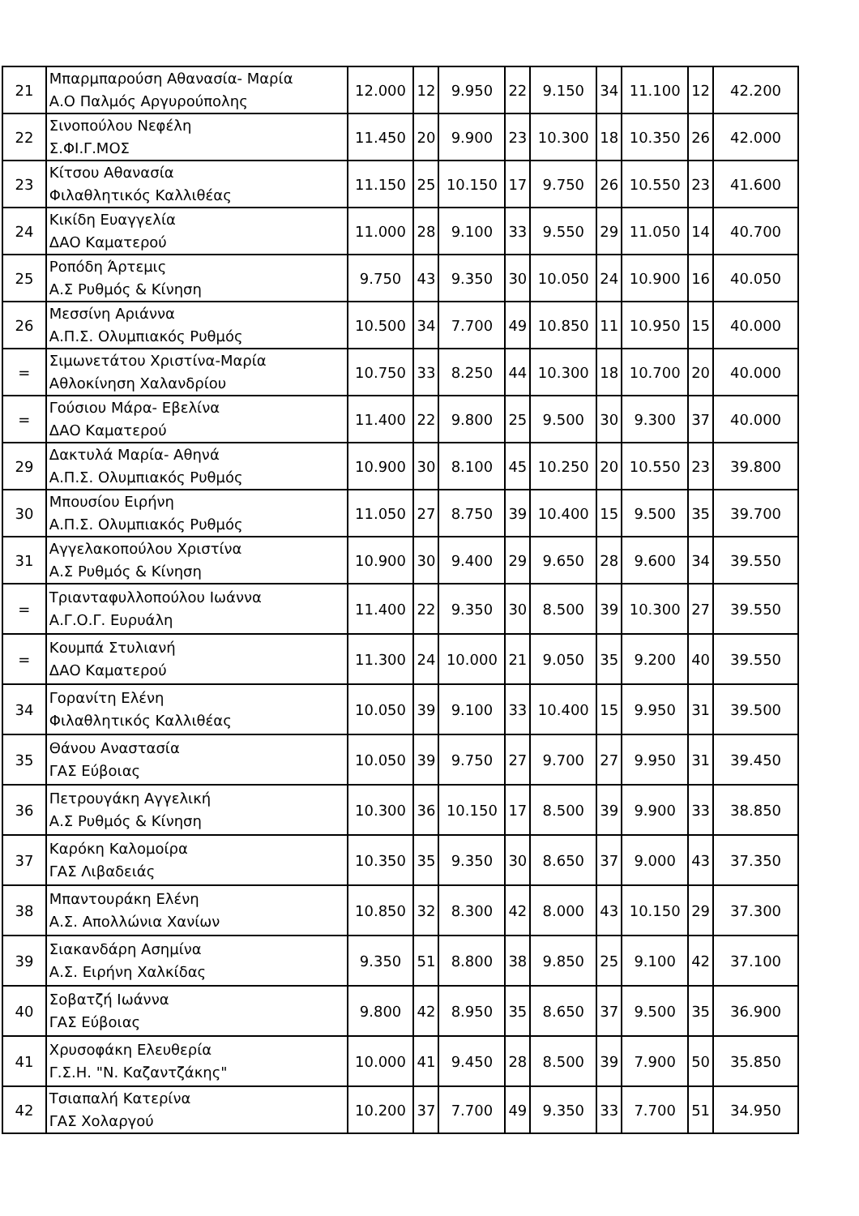| 21 | Μπαρμπαρούση Αθανασία- Μαρία Α.Ο Παλμός Αργυρούπολης | 12.000 | 12 | 9.950 | 22 | 9.150 | 34 | 11.100 | 12 | 42.200 |
| 22 | Σινοπούλου Νεφέλη Σ.ΦΙ.Γ.ΜΟΣ | 11.450 | 20 | 9.900 | 23 | 10.300 | 18 | 10.350 | 26 | 42.000 |
| 23 | Κίτσου Αθανασία Φιλαθλητικός Καλλιθέας | 11.150 | 25 | 10.150 | 17 | 9.750 | 26 | 10.550 | 23 | 41.600 |
| 24 | Κικίδη Ευαγγελία ΔΑΟ Καματερού | 11.000 | 28 | 9.100 | 33 | 9.550 | 29 | 11.050 | 14 | 40.700 |
| 25 | Ροπόδη Άρτεμις Α.Σ Ρυθμός & Κίνηση | 9.750 | 43 | 9.350 | 30 | 10.050 | 24 | 10.900 | 16 | 40.050 |
| 26 | Μεσσίνη Αριάννα Α.Π.Σ. Ολυμπιακός Ρυθμός | 10.500 | 34 | 7.700 | 49 | 10.850 | 11 | 10.950 | 15 | 40.000 |
| = | Σιμωνετάτου Χριστίνα-Μαρία Αθλοκίνηση Χαλανδρίου | 10.750 | 33 | 8.250 | 44 | 10.300 | 18 | 10.700 | 20 | 40.000 |
| = | Γούσιου Μάρα- Εβελίνα ΔΑΟ Καματερού | 11.400 | 22 | 9.800 | 25 | 9.500 | 30 | 9.300 | 37 | 40.000 |
| 29 | Δακτυλά Μαρία- Αθηνά Α.Π.Σ. Ολυμπιακός Ρυθμός | 10.900 | 30 | 8.100 | 45 | 10.250 | 20 | 10.550 | 23 | 39.800 |
| 30 | Μπουσίου Ειρήνη Α.Π.Σ. Ολυμπιακός Ρυθμός | 11.050 | 27 | 8.750 | 39 | 10.400 | 15 | 9.500 | 35 | 39.700 |
| 31 | Αγγελακοπούλου Χριστίνα Α.Σ Ρυθμός & Κίνηση | 10.900 | 30 | 9.400 | 29 | 9.650 | 28 | 9.600 | 34 | 39.550 |
| = | Τριανταφυλλοπούλου Ιωάννα Α.Γ.Ο.Γ. Ευρυάλη | 11.400 | 22 | 9.350 | 30 | 8.500 | 39 | 10.300 | 27 | 39.550 |
| = | Κουμπά Στυλιανή ΔΑΟ Καματερού | 11.300 | 24 | 10.000 | 21 | 9.050 | 35 | 9.200 | 40 | 39.550 |
| 34 | Γορανίτη Ελένη Φιλαθλητικός Καλλιθέας | 10.050 | 39 | 9.100 | 33 | 10.400 | 15 | 9.950 | 31 | 39.500 |
| 35 | Θάνου Αναστασία ΓΑΣ Εύβοιας | 10.050 | 39 | 9.750 | 27 | 9.700 | 27 | 9.950 | 31 | 39.450 |
| 36 | Πετρουγάκη Αγγελική Α.Σ Ρυθμός & Κίνηση | 10.300 | 36 | 10.150 | 17 | 8.500 | 39 | 9.900 | 33 | 38.850 |
| 37 | Καρόκη Καλομοίρα ΓΑΣ Λιβαδειάς | 10.350 | 35 | 9.350 | 30 | 8.650 | 37 | 9.000 | 43 | 37.350 |
| 38 | Μπαντουράκη Ελένη Α.Σ. Απολλώνια Χανίων | 10.850 | 32 | 8.300 | 42 | 8.000 | 43 | 10.150 | 29 | 37.300 |
| 39 | Σιακανδάρη Ασημίνα Α.Σ. Ειρήνη Χαλκίδας | 9.350 | 51 | 8.800 | 38 | 9.850 | 25 | 9.100 | 42 | 37.100 |
| 40 | Σοβατζή Ιωάννα ΓΑΣ Εύβοιας | 9.800 | 42 | 8.950 | 35 | 8.650 | 37 | 9.500 | 35 | 36.900 |
| 41 | Χρυσοφάκη Ελευθερία Γ.Σ.Η. "Ν. Καζαντζάκης" | 10.000 | 41 | 9.450 | 28 | 8.500 | 39 | 7.900 | 50 | 35.850 |
| 42 | Τσιαπαλή Κατερίνα ΓΑΣ Χολαργού | 10.200 | 37 | 7.700 | 49 | 9.350 | 33 | 7.700 | 51 | 34.950 |